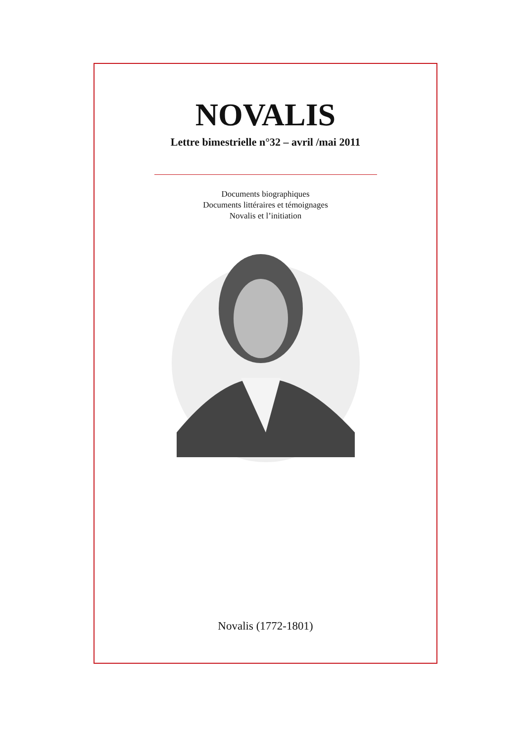NOVALIS
Lettre bimestrielle n°32 – avril /mai 2011
Documents biographiques
Documents littéraires et témoignages
Novalis et l’initiation
Novalis (1772-1801)